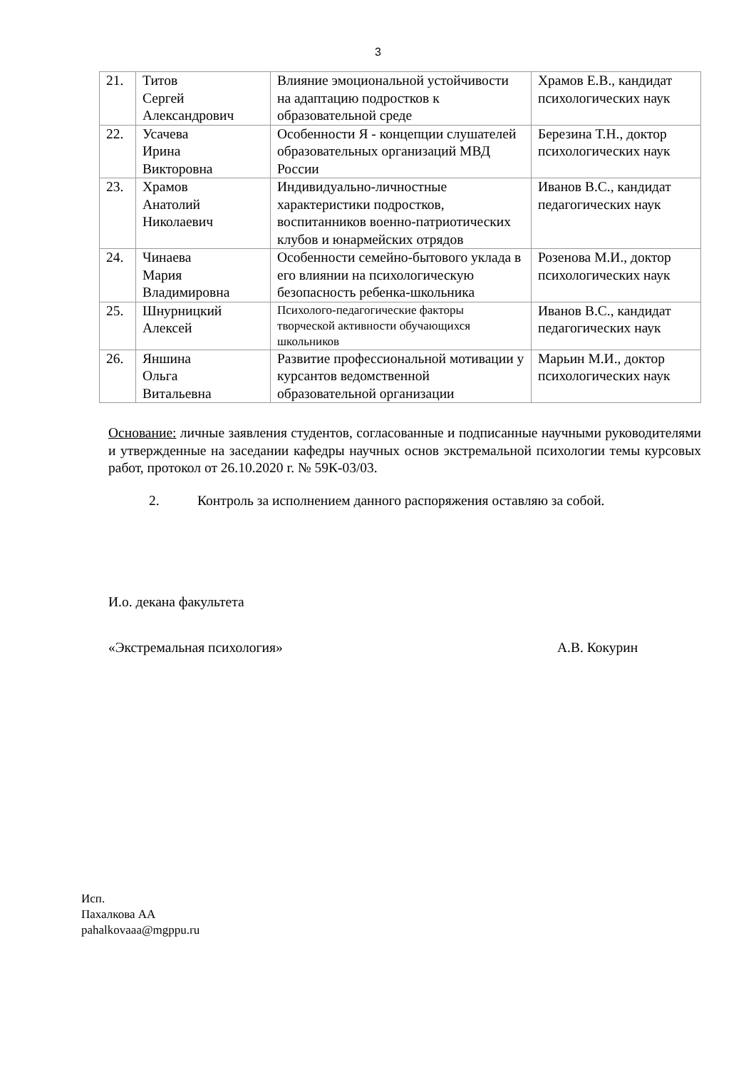3
| 21. | Титов Сергей Александрович | Влияние эмоциональной устойчивости на адаптацию подростков к образовательной среде | Храмов Е.В., кандидат психологических наук |
| 22. | Усачева Ирина Викторовна | Особенности Я - концепции слушателей образовательных организаций МВД России | Березина Т.Н., доктор психологических наук |
| 23. | Храмов Анатолий Николаевич | Индивидуально-личностные характеристики подростков, воспитанников военно-патриотических клубов и юнармейских отрядов | Иванов В.С., кандидат педагогических наук |
| 24. | Чинаева Мария Владимировна | Особенности семейно-бытового уклада в его влиянии на психологическую безопасность ребенка-школьника | Розенова М.И., доктор психологических наук |
| 25. | Шнурницкий Алексей | Психолого-педагогические факторы творческой активности обучающихся школьников | Иванов В.С., кандидат педагогических наук |
| 26. | Яншина Ольга Витальевна | Развитие профессиональной мотивации у курсантов ведомственной образовательной организации | Марьин М.И., доктор психологических наук |
Основание: личные заявления студентов, согласованные и подписанные научными руководителями и утвержденные на заседании кафедры научных основ экстремальной психологии темы курсовых работ, протокол от 26.10.2020 г. № 59К-03/03.
2. Контроль за исполнением данного распоряжения оставляю за собой.
И.о. декана факультета
«Экстремальная психология» А.В. Кокурин
Исп.
Пахалкова АА
pahalkovaaa@mgppu.ru